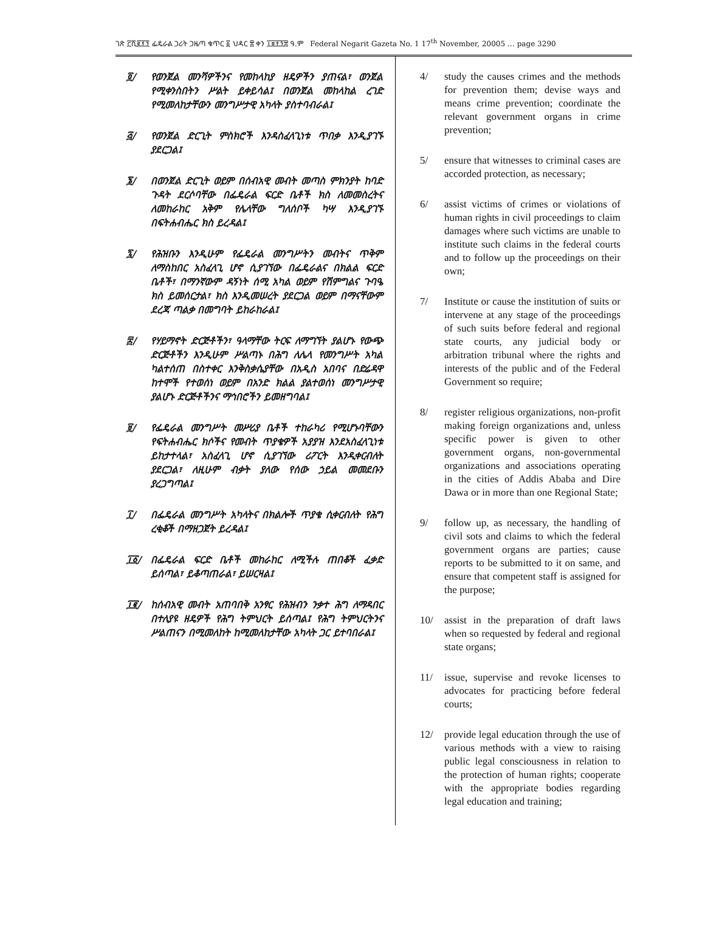ገጽ ፫ሺ፪፻፺ ፌዴራል ጋሪት ጋዜጣ ቁጥር ፩ ህዳር ፰ ቀን ፲፱፻፺፰ ዓ.ም Federal Negarit Gazeta No. 1 17<sup>th</sup> November, 20005 … page 3290
፬/ የወንጀል መንሻዎችንና የመከላከያ ዘዴዎችን ያጠናል፣ ወንጀል የሚቀንስበትን ሥልት ይቀይሳል፤ በወንጀል መከላከል ረገድ የሚመለከታቸውን መንግሥታዊ አካላት ያስተባብራል፤
፭/ የወንጀል ድርጊት ምስክሮች እንዳስፈላጊነቱ ጥበቃ እንዲያገኙ ያደርጋል፤
፮/ በወንጀል ድርጊት ወይም በሰብአዊ መብት መጣስ ምክንያት ከባድ ጉዳት ደርሶባቸው በፌዴራል ፍርድ ቤቶች ክስ ለመመስረትና ለመከራከር አቅም የሌላቸው ግለሰቦች ካሣ እንዲያገኙ በፍትሐብሔር ክስ ይረዳል፤
፯/ የሕዝቡን እንዲሁም የፌዴራል መንግሥትን መብትና ጥቅም ለማስከበር አስፈላጊ ሆኖ ሲያገኘው በፌዴራልና በክልል ፍርድ ቤቶች፣ በማንኛውም ዳኝነት ሰሚ አካል ወይም የሽምግልና ጉባዔ ክስ ይመሰርታል፣ ክስ እንዲመሠረት ያደርጋል ወይም በማናቸውም ደረጃ ጣልቃ በመግባት ይከራከራል፤
፰/ የሃይማኖት ድርጅቶችን፣ ዓላማቸው ትርፍ ለማግኘት ያልሆኑ የውጭ ድርጅቶችን እንዲሁም ሥልጣኑ በሕግ ለሌላ የመንግሥት አካል ካልተሰጠ በስተቀር እንቅስቃሴያቸው በአዲስ አበባና በድሬዳዋ ከተሞች የተወሰነ ወይም በአንድ ክልል ያልተወሰነ መንግሥታዊ ያልሆኑ ድርጅቶችንና ማኅበሮችን ይመዘግባል፤
፱/ የፌዴራል መንግሥት መሥሪያ ቤቶች ተከራካሪ የሚሆኑባቸውን የፍትሐብሔር ክሶችና የመብት ጥያቄዎች አያያዝ እንደአስፈላጊነቱ ይከታተላል፣ አስፈላጊ ሆኖ ሲያገኘው ሪፖርት እንዲቀርብለት ያደርጋል፣ ለዚሁም ብቃት ያለው የሰው ኃይል መመደቡን ያረጋግጣል፤
፲/ በፌዴራል መንግሥት አካላትና በክልሎች ጥያቄ ሲቀርብለት የሕግ ረቂቆች በማዘጋጀት ይረዳል፤
፲፩/ በፌዴራል ፍርድ ቤቶች መከራከር ለሚችሉ ጠበቆች ፈቃድ ይሰጣል፣ ይቆጣጠራል፣ ይሠርዛል፤
፲፪/ ከሰብአዊ መብት አጠባበቅ አንፃር የሕዝብን ንቃተ ሕግ ለማዳበር በተለያዩ ዘዴዎች የሕግ ትምህርት ይሰጣል፤ የሕግ ትምህርትንና ሥልጠናን በሚመለከት ከሚመለከታቸው አካላት ጋር ይተባበራል፤
4/ study the causes crimes and the methods for prevention them; devise ways and means crime prevention; coordinate the relevant government organs in crime prevention;
5/ ensure that witnesses to criminal cases are accorded protection, as necessary;
6/ assist victims of crimes or violations of human rights in civil proceedings to claim damages where such victims are unable to institute such claims in the federal courts and to follow up the proceedings on their own;
7/ Institute or cause the institution of suits or intervene at any stage of the proceedings of such suits before federal and regional state courts, any judicial body or arbitration tribunal where the rights and interests of the public and of the Federal Government so require;
8/ register religious organizations, non-profit making foreign organizations and, unless specific power is given to other government organs, non-governmental organizations and associations operating in the cities of Addis Ababa and Dire Dawa or in more than one Regional State;
9/ follow up, as necessary, the handling of civil sots and claims to which the federal government organs are parties; cause reports to be submitted to it on same, and ensure that competent staff is assigned for the purpose;
10/ assist in the preparation of draft laws when so requested by federal and regional state organs;
11/ issue, supervise and revoke licenses to advocates for practicing before federal courts;
12/ provide legal education through the use of various methods with a view to raising public legal consciousness in relation to the protection of human rights; cooperate with the appropriate bodies regarding legal education and training;